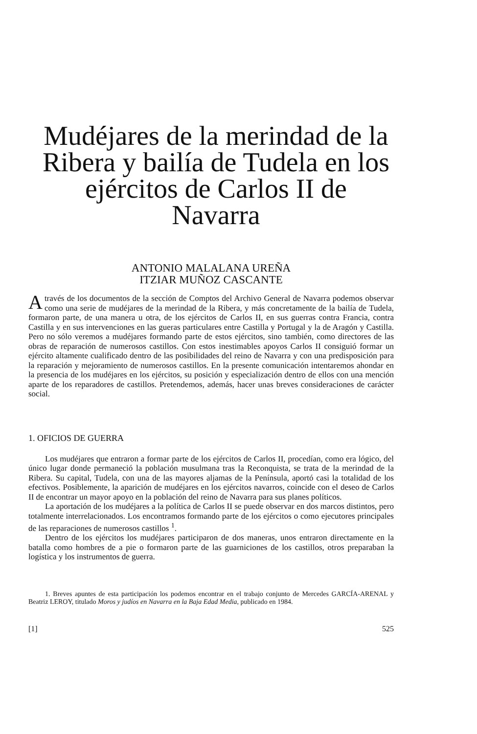Mudéjares de la merindad de la Ribera y bailía de Tudela en los ejércitos de Carlos II de Navarra
ANTONIO MALALANA UREÑA
ITZIAR MUÑOZ CASCANTE
A través de los documentos de la sección de Comptos del Archivo General de Navarra podemos observar como una serie de mudéjares de la merindad de la Ribera, y más concretamente de la bailía de Tudela, formaron parte, de una manera u otra, de los ejércitos de Carlos II, en sus guerras contra Francia, contra Castilla y en sus intervenciones en las gueras particulares entre Castilla y Portugal y la de Aragón y Castilla. Pero no sólo veremos a mudéjares formando parte de estos ejércitos, sino también, como directores de las obras de reparación de numerosos castillos. Con estos inestimables apoyos Carlos II consiguió formar un ejército altamente cualificado dentro de las posibilidades del reino de Navarra y con una predisposición para la reparación y mejoramiento de numerosos castillos. En la presente comunicación intentaremos ahondar en la presencia de los mudéjares en los ejércitos, su posición y especialización dentro de ellos con una mención aparte de los reparadores de castillos. Pretendemos, además, hacer unas breves consideraciones de carácter social.
1. OFICIOS DE GUERRA
Los mudéjares que entraron a formar parte de los ejércitos de Carlos II, procedían, como era lógico, del único lugar donde permaneció la población musulmana tras la Reconquista, se trata de la merindad de la Ribera. Su capital, Tudela, con una de las mayores aljamas de la Península, aportó casi la totalidad de los efectivos. Posiblemente, la aparición de mudéjares en los ejércitos navarros, coincide con el deseo de Carlos II de encontrar un mayor apoyo en la población del reino de Navarra para sus planes políticos.
La aportación de los mudéjares a la política de Carlos II se puede observar en dos marcos distintos, pero totalmente interrelacionados. Los encontramos formando parte de los ejércitos o como ejecutores principales de las reparaciones de numerosos castillos <sup>1</sup>.
Dentro de los ejércitos los mudéjares participaron de dos maneras, unos entraron directamente en la batalla como hombres de a pie o formaron parte de las guarniciones de los castillos, otros preparaban la logística y los instrumentos de guerra.
1. Breves apuntes de esta participación los podemos encontrar en el trabajo conjunto de Mercedes GARCÍA-ARENAL y Beatriz LEROY, titulado Moros y judíos en Navarra en la Baja Edad Media, publicado en 1984.
[1] 525